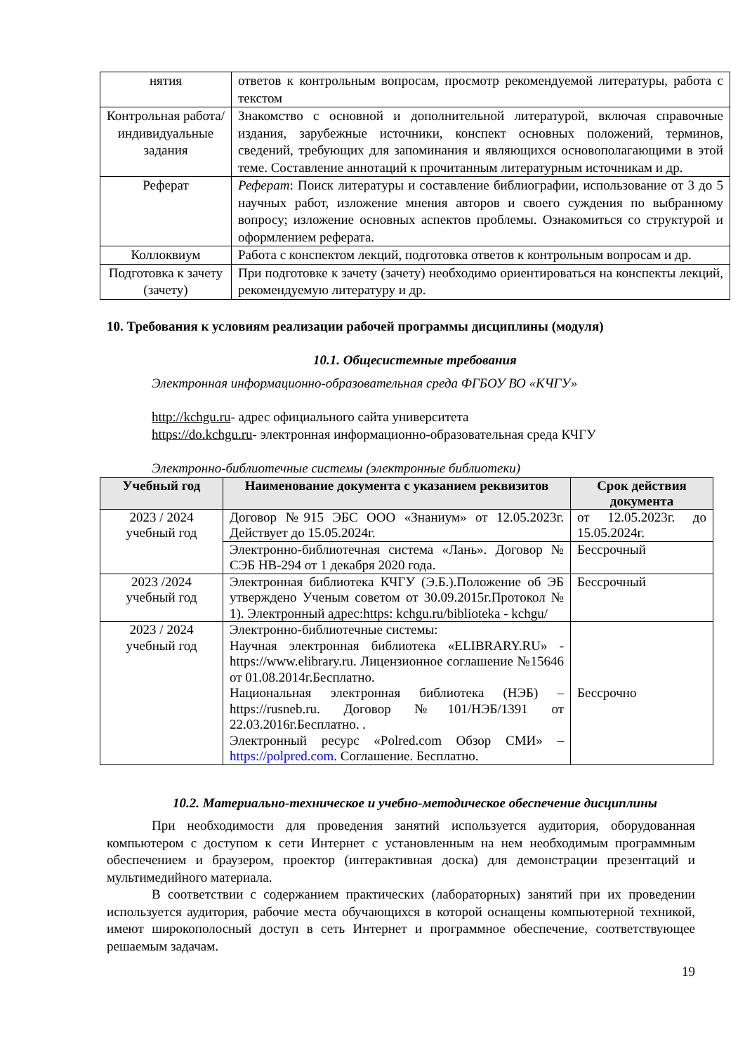| нятия | ответов к контрольным вопросам, просмотр рекомендуемой литературы, работа с текстом |
| Контрольная работа/индивидуальные задания | Знакомство с основной и дополнительной литературой, включая справочные издания, зарубежные источники, конспект основных положений, терминов, сведений, требующих для запоминания и являющихся основополагающими в этой теме. Составление аннотаций к прочитанным литературным источникам и др. |
| Реферат | Реферат : Поиск литературы и составление библиографии, использование от 3 до 5 научных работ, изложение мнения авторов и своего суждения по выбранному вопросу; изложение основных аспектов проблемы. Ознакомиться со структурой и оформлением реферата. |
| Коллоквиум | Работа с конспектом лекций, подготовка ответов к контрольным вопросам и др. |
| Подготовка к зачету (зачету) | При подготовке к зачету (зачету) необходимо ориентироваться на конспекты лекций, рекомендуемую литературу и др. |
10. Требования к условиям реализации рабочей программы дисциплины (модуля)
10.1. Общесистемные требования
Электронная информационно-образовательная среда ФГБОУ ВО «КЧГУ»
http://kchgu.ru- адрес официального сайта университета
https://do.kchgu.ru- электронная информационно-образовательная среда КЧГУ
Электронно-библиотечные системы (электронные библиотеки)
| Учебный год | Наименование документа с указанием реквизитов | Срок действия документа |
| --- | --- | --- |
| 2023 / 2024 учебный год | Договор №915 ЭБС ООО «Знаниум» от 12.05.2023г. Действует до 15.05.2024г. | от 12.05.2023г. до 15.05.2024г. |
| | Электронно-библиотечная система «Лань». Договор № СЭБ НВ-294 от 1 декабря 2020 года. | Бессрочный |
| 2023 /2024 учебный год | Электронная библиотека КЧГУ (Э.Б.).Положение об ЭБ утверждено Ученым советом от 30.09.2015г.Протокол № 1). Электронный адрес:https: kchgu.ru/biblioteka - kchgu/ | Бессрочный |
| 2023 / 2024 учебный год | Электронно-библиотечные системы: Научная электронная библиотека «ELIBRARY.RU» - https://www.elibrary.ru. Лицензионное соглашение №15646 от 01.08.2014г.Бесплатно. Национальная электронная библиотека (НЭБ) – https://rusneb.ru. Договор №101/НЭБ/1391 от 22.03.2016г.Бесплатно. . Электронный ресурс «Polred.com Обзор СМИ» – https://polpred.com . Соглашение. Бесплатно. | Бессрочно |
10.2. Материально-техническое и учебно-методическое обеспечение дисциплины
При необходимости для проведения занятий используется аудитория, оборудованная компьютером с доступом к сети Интернет с установленным на нем необходимым программным обеспечением и браузером, проектор (интерактивная доска) для демонстрации презентаций и мультимедийного материала.
В соответствии с содержанием практических (лабораторных) занятий при их проведении используется аудитория, рабочие места обучающихся в которой оснащены компьютерной техникой, имеют широкополосный доступ в сеть Интернет и программное обеспечение, соответствующее решаемым задачам.
19